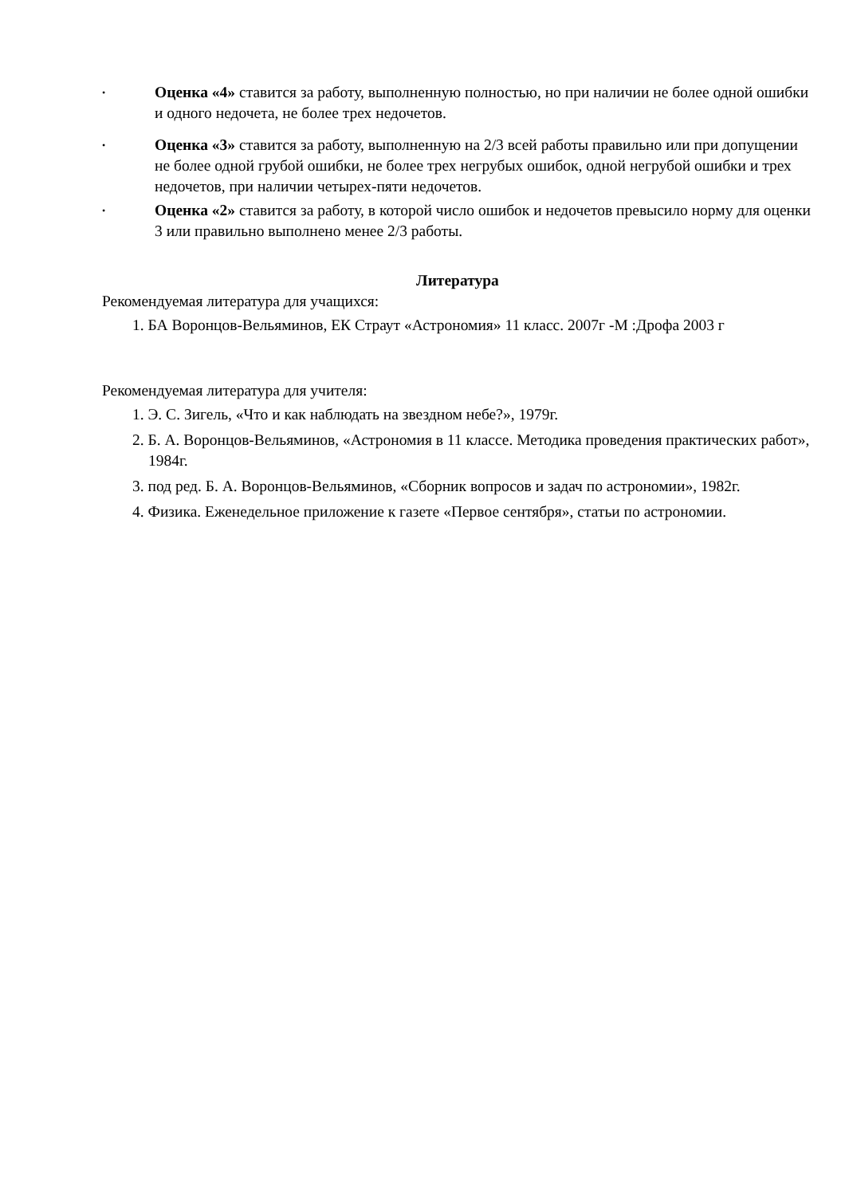• Оценка «4» ставится за работу, выполненную полностью, но при наличии не более одной ошибки и одного недочета, не более трех недочетов.
• Оценка «3» ставится за работу, выполненную на 2/3 всей работы правильно или при допущении не более одной грубой ошибки, не более трех негрубых ошибок, одной негрубой ошибки и трех недочетов, при наличии четырех-пяти недочетов.
• Оценка «2» ставится за работу, в которой число ошибок и недочетов превысило норму для оценки 3 или правильно выполнено менее 2/3 работы.
Литература
Рекомендуемая литература для учащихся:
1. БА Воронцов-Вельяминов, ЕК Страут «Астрономия» 11 класс. 2007г -М :Дрофа 2003 г
Рекомендуемая литература для учителя:
1. Э. С. Зигель, «Что и как наблюдать на звездном небе?», 1979г.
2. Б. А. Воронцов-Вельяминов, «Астрономия в 11 классе. Методика проведения практических работ», 1984г.
3. под ред. Б. А. Воронцов-Вельяминов, «Сборник вопросов и задач по астрономии», 1982г.
4. Физика. Еженедельное приложение к газете «Первое сентября», статьи по астрономии.